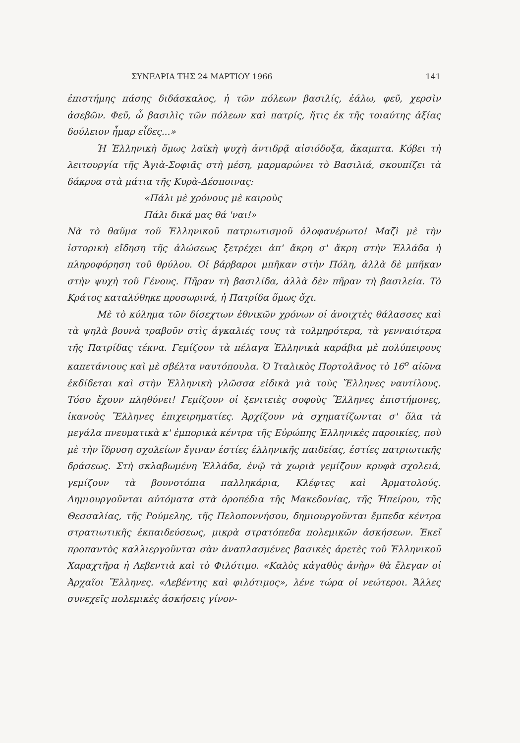ΣΥΝΕΔΡΙΑ ΤΗΣ 24 ΜΑΡΤΙΟΥ 1966 141
ἐπιστήμης πάσης διδάσκαλος, ἡ τῶν πόλεων βασιλίς, ἑάλω, φεῦ, χερσὶν ἀσεβῶν. Φεῦ, ὦ βασιλὶς τῶν πόλεων καὶ πατρίς, ἥτις ἐκ τῆς τοιαύτης ἀξίας δούλειον ἦμαρ εἶδες...»
Ἡ Ἑλληνικὴ ὅμως λαϊκὴ ψυχὴ ἀντιδρᾷ αἰσιόδοξα, ἄκαμπτα. Κόβει τὴ λειτουργία τῆς Ἁγιὰ-Σοφιᾶς στὴ μέση, μαρμαρώνει τὸ Βασιλιά, σκουπίζει τὰ δάκρυα στὰ μάτια τῆς Κυρὰ-Δέσποινας:
«Πάλι μὲ χρόνους μὲ καιροὺς
Πάλι δικά μας θά 'ναι!»
Νὰ τὸ θαῦμα τοῦ Ἑλληνικοῦ πατριωτισμοῦ ὁλοφανέρωτο! Μαζὶ μὲ τὴν ἱστορικὴ εἴδηση τῆς ἁλώσεως ξετρέχει ἀπ' ἄκρη σ' ἄκρη στὴν Ἑλλάδα ἡ πληροφόρηση τοῦ θρύλου. Οἱ βάρβαροι μπῆκαν στὴν Πόλη, ἀλλὰ δὲ μπῆκαν στὴν ψυχὴ τοῦ Γένους. Πῆραν τὴ βασιλίδα, ἀλλὰ δὲν πῆραν τὴ βασιλεία. Τὸ Κράτος καταλύθηκε προσωρινά, ἡ Πατρίδα ὅμως ὄχι.
Μὲ τὸ κύλημα τῶν δίσεχτων ἐθνικῶν χρόνων οἱ ἀνοιχτὲς θάλασσες καὶ τὰ ψηλὰ βουνὰ τραβοῦν στὶς ἀγκαλιές τους τὰ τολμηρότερα, τὰ γενναιότερα τῆς Πατρίδας τέκνα. Γεμίζουν τὰ πέλαγα Ἑλληνικὰ καράβια μὲ πολύπειρους καπετάνιους καὶ μὲ σβέλτα ναυτόπουλα. Ὁ Ἰταλικὸς Πορτολᾶνος τὸ 16<sup>ο</sup> αἰῶνα ἐκδίδεται καὶ στὴν Ἑλληνικὴ γλῶσσα εἰδικὰ γιὰ τοὺς Ἕλληνες ναυτίλους. Τόσο ἔχουν πληθύνει! Γεμίζουν οἱ ξενιτειὲς σοφοὺς Ἕλληνες ἐπιστήμονες, ἱκανοὺς Ἕλληνες ἐπιχειρηματίες. Ἀρχίζουν νὰ σχηματίζωνται σ' ὅλα τὰ μεγάλα πνευματικὰ κ' ἐμπορικὰ κέντρα τῆς Εὐρώπης Ἑλληνικὲς παροικίες, ποὺ μὲ τὴν ἵδρυση σχολείων ἔγιναν ἑστίες ἑλληνικῆς παιδείας, ἑστίες πατριωτικῆς δράσεως. Στὴ σκλαβωμένη Ἑλλάδα, ἐνῷ τὰ χωριὰ γεμίζουν κρυφὰ σχολειά, γεμίζουν τὰ βουνοτόπια παλληκάρια, Κλέφτες καὶ Ἀρματολούς. Δημιουργοῦνται αὐτόματα στὰ ὀροπέδια τῆς Μακεδονίας, τῆς Ἠπείρου, τῆς Θεσσαλίας, τῆς Ρούμελης, τῆς Πελοποννήσου, δημιουργοῦνται ἔμπεδα κέντρα στρατιωτικῆς ἐκπαιδεύσεως, μικρὰ στρατόπεδα πολεμικῶν ἀσκήσεων. Ἐκεῖ προπαντὸς καλλιεργοῦνται σὰν ἀναπλασμένες βασικὲς ἀρετὲς τοῦ Ἑλληνικοῦ Χαραχτῆρα ἡ Λεβεντιὰ καὶ τὸ Φιλότιμο. «Καλὸς κἀγαθὸς ἀνὴρ» θὰ ἔλεγαν οἱ Ἀρχαῖοι Ἕλληνες. «Λεβέντης καὶ φιλότιμος», λένε τώρα οἱ νεώτεροι. Ἄλλες συνεχεῖς πολεμικὲς ἀσκήσεις γίνον-